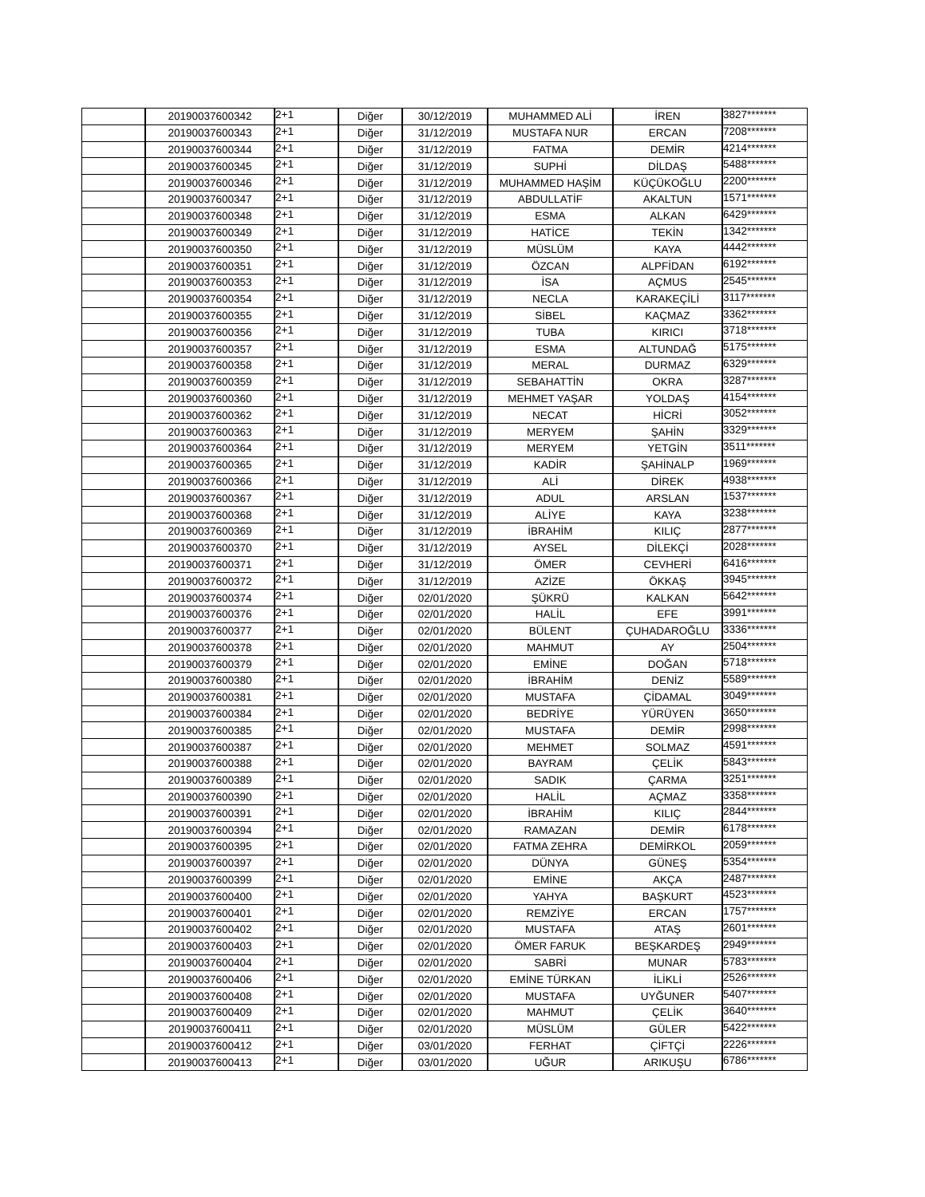| | 20190037600342 | 2+1 | Diğer | 30/12/2019 | MUHAMMED ALİ | İREN | 3827******* |
| | 20190037600343 | 2+1 | Diğer | 31/12/2019 | MUSTAFA NUR | ERCAN | 7208******* |
| | 20190037600344 | 2+1 | Diğer | 31/12/2019 | FATMA | DEMİR | 4214******* |
| | 20190037600345 | 2+1 | Diğer | 31/12/2019 | SUPHİ | DİLDAŞ | 5488******* |
| | 20190037600346 | 2+1 | Diğer | 31/12/2019 | MUHAMMED HAŞİM | KÜÇÜKOĞLU | 2200******* |
| | 20190037600347 | 2+1 | Diğer | 31/12/2019 | ABDULLATİF | AKALTUN | 1571******* |
| | 20190037600348 | 2+1 | Diğer | 31/12/2019 | ESMA | ALKAN | 6429******* |
| | 20190037600349 | 2+1 | Diğer | 31/12/2019 | HATİCE | TEKİN | 1342******* |
| | 20190037600350 | 2+1 | Diğer | 31/12/2019 | MÜSLÜM | KAYA | 4442******* |
| | 20190037600351 | 2+1 | Diğer | 31/12/2019 | ÖZCAN | ALPFİDAN | 6192******* |
| | 20190037600353 | 2+1 | Diğer | 31/12/2019 | İSA | AÇMUS | 2545******* |
| | 20190037600354 | 2+1 | Diğer | 31/12/2019 | NECLA | KARAKEÇİLİ | 3117******* |
| | 20190037600355 | 2+1 | Diğer | 31/12/2019 | SİBEL | KAÇMAZ | 3362******* |
| | 20190037600356 | 2+1 | Diğer | 31/12/2019 | TUBA | KIRICI | 3718******* |
| | 20190037600357 | 2+1 | Diğer | 31/12/2019 | ESMA | ALTUNDAĞ | 5175******* |
| | 20190037600358 | 2+1 | Diğer | 31/12/2019 | MERAL | DURMAZ | 6329******* |
| | 20190037600359 | 2+1 | Diğer | 31/12/2019 | SEBAHATTİN | OKRA | 3287******* |
| | 20190037600360 | 2+1 | Diğer | 31/12/2019 | MEHMET YAŞAR | YOLDAŞ | 4154******* |
| | 20190037600362 | 2+1 | Diğer | 31/12/2019 | NECAT | HİCRİ | 3052******* |
| | 20190037600363 | 2+1 | Diğer | 31/12/2019 | MERYEM | ŞAHİN | 3329******* |
| | 20190037600364 | 2+1 | Diğer | 31/12/2019 | MERYEM | YETGİN | 3511******* |
| | 20190037600365 | 2+1 | Diğer | 31/12/2019 | KADİR | ŞAHİNALP | 1969******* |
| | 20190037600366 | 2+1 | Diğer | 31/12/2019 | ALİ | DİREK | 4938******* |
| | 20190037600367 | 2+1 | Diğer | 31/12/2019 | ADUL | ARSLAN | 1537******* |
| | 20190037600368 | 2+1 | Diğer | 31/12/2019 | ALİYE | KAYA | 3238******* |
| | 20190037600369 | 2+1 | Diğer | 31/12/2019 | İBRAHİM | KILIÇ | 2877******* |
| | 20190037600370 | 2+1 | Diğer | 31/12/2019 | AYSEL | DİLEKÇİ | 2028******* |
| | 20190037600371 | 2+1 | Diğer | 31/12/2019 | ÖMER | CEVHERİ | 6416******* |
| | 20190037600372 | 2+1 | Diğer | 31/12/2019 | AZİZE | ÖKKAŞ | 3945******* |
| | 20190037600374 | 2+1 | Diğer | 02/01/2020 | ŞÜKRÜ | KALKAN | 5642******* |
| | 20190037600376 | 2+1 | Diğer | 02/01/2020 | HALİL | EFE | 3991******* |
| | 20190037600377 | 2+1 | Diğer | 02/01/2020 | BÜLENT | ÇUHADAROĞLU | 3336******* |
| | 20190037600378 | 2+1 | Diğer | 02/01/2020 | MAHMUT | AY | 2504******* |
| | 20190037600379 | 2+1 | Diğer | 02/01/2020 | EMİNE | DOĞAN | 5718******* |
| | 20190037600380 | 2+1 | Diğer | 02/01/2020 | İBRAHİM | DENİZ | 5589******* |
| | 20190037600381 | 2+1 | Diğer | 02/01/2020 | MUSTAFA | ÇİDAMAL | 3049******* |
| | 20190037600384 | 2+1 | Diğer | 02/01/2020 | BEDRİYE | YÜRÜYEN | 3650******* |
| | 20190037600385 | 2+1 | Diğer | 02/01/2020 | MUSTAFA | DEMİR | 2998******* |
| | 20190037600387 | 2+1 | Diğer | 02/01/2020 | MEHMET | SOLMAZ | 4591******* |
| | 20190037600388 | 2+1 | Diğer | 02/01/2020 | BAYRAM | ÇELİK | 5843******* |
| | 20190037600389 | 2+1 | Diğer | 02/01/2020 | SADIK | ÇARMA | 3251******* |
| | 20190037600390 | 2+1 | Diğer | 02/01/2020 | HALİL | AÇMAZ | 3358******* |
| | 20190037600391 | 2+1 | Diğer | 02/01/2020 | İBRAHİM | KILIÇ | 2844******* |
| | 20190037600394 | 2+1 | Diğer | 02/01/2020 | RAMAZAN | DEMİR | 6178******* |
| | 20190037600395 | 2+1 | Diğer | 02/01/2020 | FATMA ZEHRA | DEMİRKOL | 2059******* |
| | 20190037600397 | 2+1 | Diğer | 02/01/2020 | DÜNYA | GÜNEŞ | 5354******* |
| | 20190037600399 | 2+1 | Diğer | 02/01/2020 | EMİNE | AKÇA | 2487******* |
| | 20190037600400 | 2+1 | Diğer | 02/01/2020 | YAHYA | BAŞKURT | 4523******* |
| | 20190037600401 | 2+1 | Diğer | 02/01/2020 | REMZİYE | ERCAN | 1757******* |
| | 20190037600402 | 2+1 | Diğer | 02/01/2020 | MUSTAFA | ATAŞ | 2601******* |
| | 20190037600403 | 2+1 | Diğer | 02/01/2020 | ÖMER FARUK | BEŞKARDEŞ | 2949******* |
| | 20190037600404 | 2+1 | Diğer | 02/01/2020 | SABRİ | MUNAR | 5783******* |
| | 20190037600406 | 2+1 | Diğer | 02/01/2020 | EMİNE TÜRKAN | İLİKLİ | 2526******* |
| | 20190037600408 | 2+1 | Diğer | 02/01/2020 | MUSTAFA | UYĞUNER | 5407******* |
| | 20190037600409 | 2+1 | Diğer | 02/01/2020 | MAHMUT | ÇELİK | 3640******* |
| | 20190037600411 | 2+1 | Diğer | 02/01/2020 | MÜSLÜM | GÜLER | 5422******* |
| | 20190037600412 | 2+1 | Diğer | 03/01/2020 | FERHAT | ÇİFTÇİ | 2226******* |
| | 20190037600413 | 2+1 | Diğer | 03/01/2020 | UĞUR | ARIKUŞU | 6786******* |